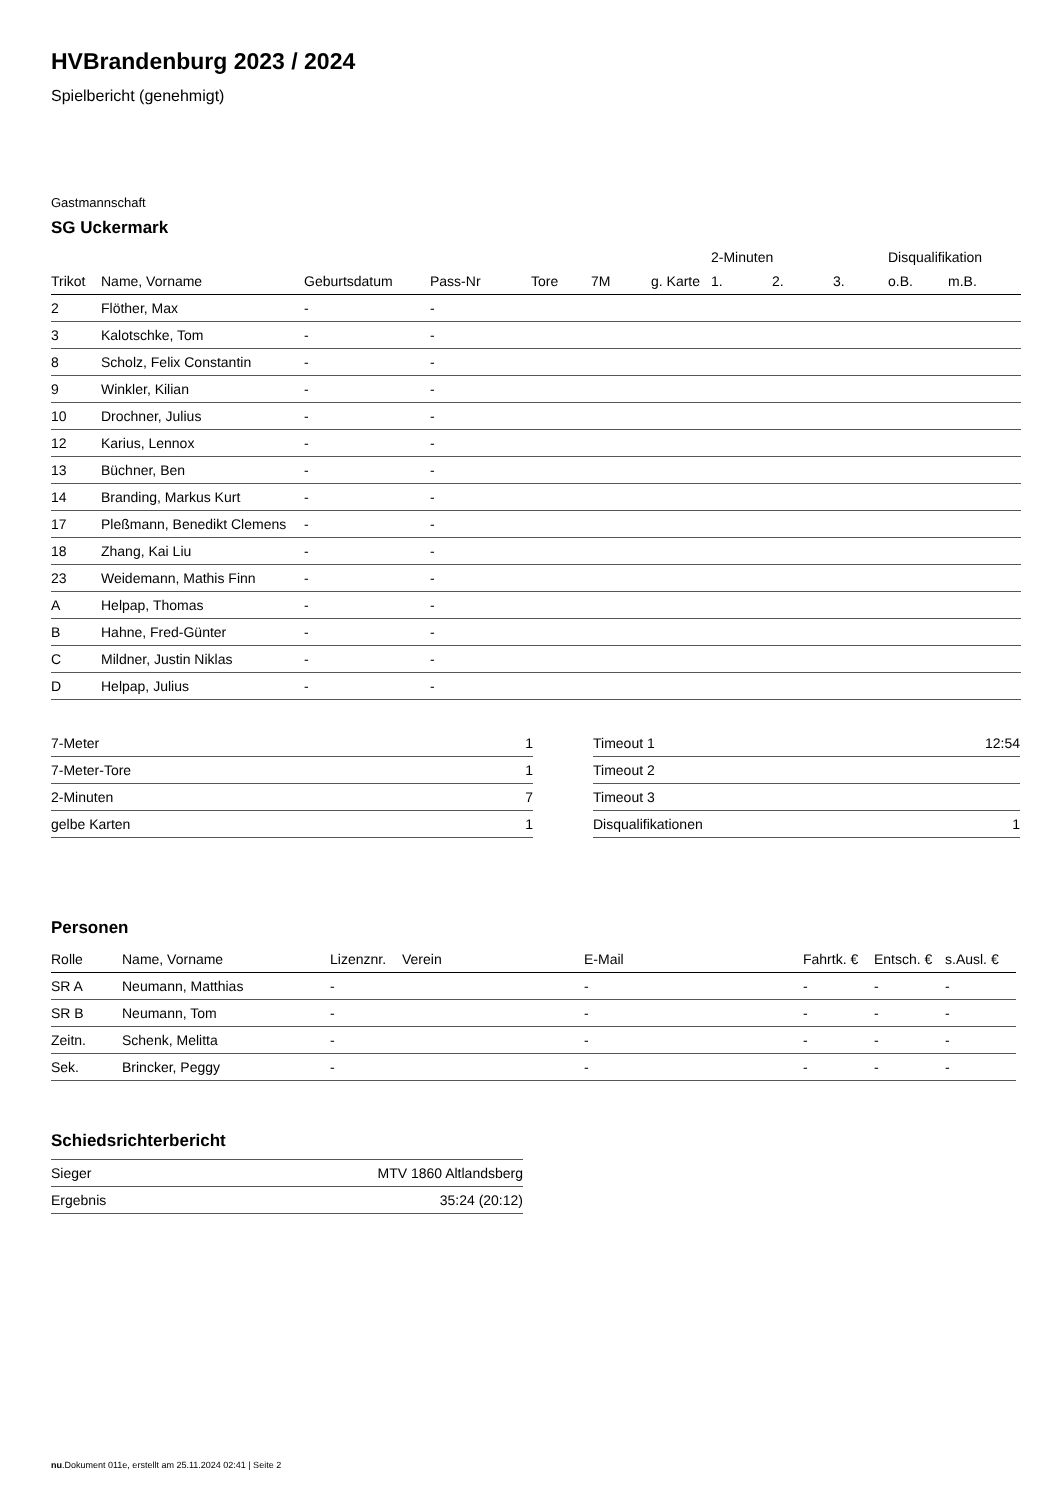HVBrandenburg 2023 / 2024
Spielbericht (genehmigt)
Gastmannschaft
SG Uckermark
| | | | | | | | 2-Minuten | | | Disqualifikation | |
| --- | --- | --- | --- | --- | --- | --- | --- | --- | --- | --- | --- |
| Trikot | Name, Vorname | Geburtsdatum | Pass-Nr | Tore | 7M | g. Karte | 1. | 2. | 3. | o.B. | m.B. |
| 2 | Flöther, Max | - | - | | | | | | | | |
| 3 | Kalotschke, Tom | - | - | | | | | | | | |
| 8 | Scholz, Felix Constantin | - | - | | | | | | | | |
| 9 | Winkler, Kilian | - | - | | | | | | | | |
| 10 | Drochner, Julius | - | - | | | | | | | | |
| 12 | Karius, Lennox | - | - | | | | | | | | |
| 13 | Büchner, Ben | - | - | | | | | | | | |
| 14 | Branding, Markus Kurt | - | - | | | | | | | | |
| 17 | Pleßmann, Benedikt Clemens | - | - | | | | | | | | |
| 18 | Zhang, Kai Liu | - | - | | | | | | | | |
| 23 | Weidemann, Mathis Finn | - | - | | | | | | | | |
| A | Helpap, Thomas | - | - | | | | | | | | |
| B | Hahne, Fred-Günter | - | - | | | | | | | | |
| C | Mildner, Justin Niklas | - | - | | | | | | | | |
| D | Helpap, Julius | - | - | | | | | | | | |
| 7-Meter | 1 |
| 7-Meter-Tore | 1 |
| 2-Minuten | 7 |
| gelbe Karten | 1 |
| Timeout 1 | 12:54 |
| Timeout 2 | |
| Timeout 3 | |
| Disqualifikationen | 1 |
Personen
| Rolle | Name, Vorname | Lizenznr. | Verein | E-Mail | Fahrtk. € | Entsch. € | s.Ausl. € |
| --- | --- | --- | --- | --- | --- | --- | --- |
| SR A | Neumann, Matthias | - | | - | - | - | - |
| SR B | Neumann, Tom | - | | - | - | - | - |
| Zeitn. | Schenk, Melitta | - | | - | - | - | - |
| Sek. | Brincker, Peggy | - | | - | - | - | - |
Schiedsrichterbericht
| Sieger | MTV 1860 Altlandsberg |
| Ergebnis | 35:24 (20:12) |
nu.Dokument 011e, erstellt am 25.11.2024 02:41 | Seite 2